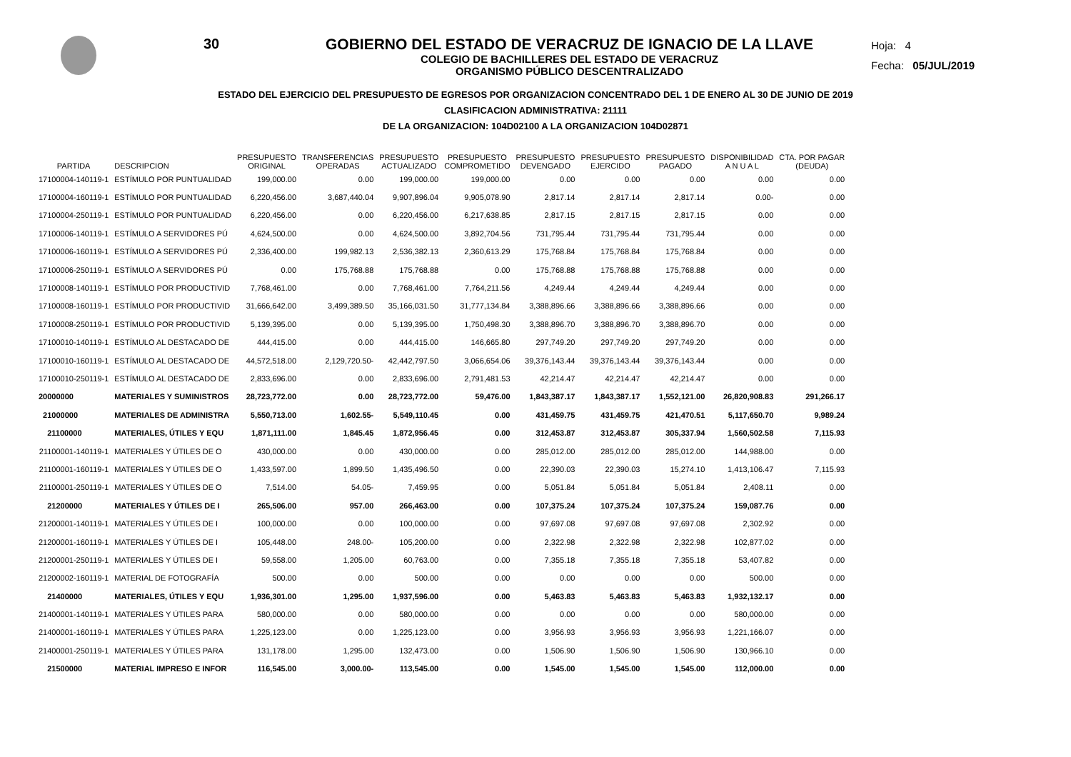30 GOBIERNO DEL ESTADO DE VERACRUZ DE IGNACIO DE LA LLAVE
COLEGIO DE BACHILLERES DEL ESTADO DE VERACRUZ
ORGANISMO PÚBLICO DESCENTRALIZADO
Hoja: 4
Fecha: 05/JUL/2019
ESTADO DEL EJERCICIO DEL PRESUPUESTO DE EGRESOS POR ORGANIZACION CONCENTRADO DEL 1 DE ENERO AL 30 DE JUNIO DE 2019
CLASIFICACION ADMINISTRATIVA: 21111
DE LA ORGANIZACION: 104D02100 A LA ORGANIZACION 104D02871
| PARTIDA | DESCRIPCION | PRESUPUESTO ORIGINAL | TRANSFERENCIAS OPERADAS | PRESUPUESTO ACTUALIZADO | PRESUPUESTO COMPROMETIDO | PRESUPUESTO DEVENGADO | PRESUPUESTO EJERCIDO | PRESUPUESTO PAGADO | DISPONIBILIDAD A N U A L | CTA. POR PAGAR (DEUDA) |
| --- | --- | --- | --- | --- | --- | --- | --- | --- | --- | --- |
| 17100004-140119-1 | ESTÍMULO POR PUNTUALIDAD | 199,000.00 | 0.00 | 199,000.00 | 199,000.00 | 0.00 | 0.00 | 0.00 | 0.00 | 0.00 |
| 17100004-160119-1 | ESTÍMULO POR PUNTUALIDAD | 6,220,456.00 | 3,687,440.04 | 9,907,896.04 | 9,905,078.90 | 2,817.14 | 2,817.14 | 2,817.14 | 0.00- | 0.00 |
| 17100004-250119-1 | ESTÍMULO POR PUNTUALIDAD | 6,220,456.00 | 0.00 | 6,220,456.00 | 6,217,638.85 | 2,817.15 | 2,817.15 | 2,817.15 | 0.00 | 0.00 |
| 17100006-140119-1 | ESTÍMULO A SERVIDORES PÚ | 4,624,500.00 | 0.00 | 4,624,500.00 | 3,892,704.56 | 731,795.44 | 731,795.44 | 731,795.44 | 0.00 | 0.00 |
| 17100006-160119-1 | ESTÍMULO A SERVIDORES PÚ | 2,336,400.00 | 199,982.13 | 2,536,382.13 | 2,360,613.29 | 175,768.84 | 175,768.84 | 175,768.84 | 0.00 | 0.00 |
| 17100006-250119-1 | ESTÍMULO A SERVIDORES PÚ | 0.00 | 175,768.88 | 175,768.88 | 0.00 | 175,768.88 | 175,768.88 | 175,768.88 | 0.00 | 0.00 |
| 17100008-140119-1 | ESTÍMULO POR PRODUCTIVID | 7,768,461.00 | 0.00 | 7,768,461.00 | 7,764,211.56 | 4,249.44 | 4,249.44 | 4,249.44 | 0.00 | 0.00 |
| 17100008-160119-1 | ESTÍMULO POR PRODUCTIVID | 31,666,642.00 | 3,499,389.50 | 35,166,031.50 | 31,777,134.84 | 3,388,896.66 | 3,388,896.66 | 3,388,896.66 | 0.00 | 0.00 |
| 17100008-250119-1 | ESTÍMULO POR PRODUCTIVID | 5,139,395.00 | 0.00 | 5,139,395.00 | 1,750,498.30 | 3,388,896.70 | 3,388,896.70 | 3,388,896.70 | 0.00 | 0.00 |
| 17100010-140119-1 | ESTÍMULO AL DESTACADO DE | 444,415.00 | 0.00 | 444,415.00 | 146,665.80 | 297,749.20 | 297,749.20 | 297,749.20 | 0.00 | 0.00 |
| 17100010-160119-1 | ESTÍMULO AL DESTACADO DE | 44,572,518.00 | 2,129,720.50- | 42,442,797.50 | 3,066,654.06 | 39,376,143.44 | 39,376,143.44 | 39,376,143.44 | 0.00 | 0.00 |
| 17100010-250119-1 | ESTÍMULO AL DESTACADO DE | 2,833,696.00 | 0.00 | 2,833,696.00 | 2,791,481.53 | 42,214.47 | 42,214.47 | 42,214.47 | 0.00 | 0.00 |
| 20000000 | MATERIALES Y SUMINISTROS | 28,723,772.00 | 0.00 | 28,723,772.00 | 59,476.00 | 1,843,387.17 | 1,843,387.17 | 1,552,121.00 | 26,820,908.83 | 291,266.17 |
| 21000000 | MATERIALES DE ADMINISTRA | 5,550,713.00 | 1,602.55- | 5,549,110.45 | 0.00 | 431,459.75 | 431,459.75 | 421,470.51 | 5,117,650.70 | 9,989.24 |
| 21100000 | MATERIALES, ÚTILES Y EQU | 1,871,111.00 | 1,845.45 | 1,872,956.45 | 0.00 | 312,453.87 | 312,453.87 | 305,337.94 | 1,560,502.58 | 7,115.93 |
| 21100001-140119-1 | MATERIALES Y ÚTILES DE O | 430,000.00 | 0.00 | 430,000.00 | 0.00 | 285,012.00 | 285,012.00 | 285,012.00 | 144,988.00 | 0.00 |
| 21100001-160119-1 | MATERIALES Y ÚTILES DE O | 1,433,597.00 | 1,899.50 | 1,435,496.50 | 0.00 | 22,390.03 | 22,390.03 | 15,274.10 | 1,413,106.47 | 7,115.93 |
| 21100001-250119-1 | MATERIALES Y ÚTILES DE O | 7,514.00 | 54.05- | 7,459.95 | 0.00 | 5,051.84 | 5,051.84 | 5,051.84 | 2,408.11 | 0.00 |
| 21200000 | MATERIALES Y ÚTILES DE I | 265,506.00 | 957.00 | 266,463.00 | 0.00 | 107,375.24 | 107,375.24 | 107,375.24 | 159,087.76 | 0.00 |
| 21200001-140119-1 | MATERIALES Y ÚTILES DE I | 100,000.00 | 0.00 | 100,000.00 | 0.00 | 97,697.08 | 97,697.08 | 97,697.08 | 2,302.92 | 0.00 |
| 21200001-160119-1 | MATERIALES Y ÚTILES DE I | 105,448.00 | 248.00- | 105,200.00 | 0.00 | 2,322.98 | 2,322.98 | 2,322.98 | 102,877.02 | 0.00 |
| 21200001-250119-1 | MATERIALES Y ÚTILES DE I | 59,558.00 | 1,205.00 | 60,763.00 | 0.00 | 7,355.18 | 7,355.18 | 7,355.18 | 53,407.82 | 0.00 |
| 21200002-160119-1 | MATERIAL DE FOTOGRAFÍA | 500.00 | 0.00 | 500.00 | 0.00 | 0.00 | 0.00 | 0.00 | 500.00 | 0.00 |
| 21400000 | MATERIALES, ÚTILES Y EQU | 1,936,301.00 | 1,295.00 | 1,937,596.00 | 0.00 | 5,463.83 | 5,463.83 | 5,463.83 | 1,932,132.17 | 0.00 |
| 21400001-140119-1 | MATERIALES Y ÚTILES PARA | 580,000.00 | 0.00 | 580,000.00 | 0.00 | 0.00 | 0.00 | 0.00 | 580,000.00 | 0.00 |
| 21400001-160119-1 | MATERIALES Y ÚTILES PARA | 1,225,123.00 | 0.00 | 1,225,123.00 | 0.00 | 3,956.93 | 3,956.93 | 3,956.93 | 1,221,166.07 | 0.00 |
| 21400001-250119-1 | MATERIALES Y ÚTILES PARA | 131,178.00 | 1,295.00 | 132,473.00 | 0.00 | 1,506.90 | 1,506.90 | 1,506.90 | 130,966.10 | 0.00 |
| 21500000 | MATERIAL IMPRESO E INFOR | 116,545.00 | 3,000.00- | 113,545.00 | 0.00 | 1,545.00 | 1,545.00 | 1,545.00 | 112,000.00 | 0.00 |